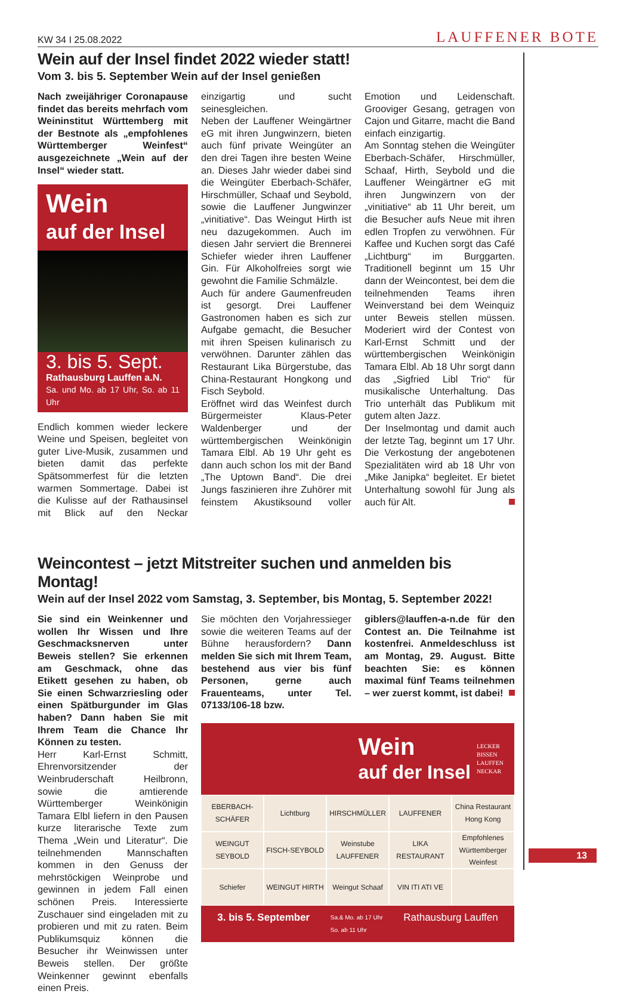KW 34 I 25.08.2022 LAUFFENER BOTE
Wein auf der Insel findet 2022 wieder statt!
Vom 3. bis 5. September Wein auf der Insel genießen
Nach zweijähriger Coronapause findet das bereits mehrfach vom Weininstitut Württemberg mit der Bestnote als „empfohlenes Württemberger Weinfest“ ausgezeichnete „Wein auf der Insel“ wieder statt.
Wein
auf der Insel
3. bis 5. Sept.
Rathausburg Lauffen a.N.
Sa. und Mo. ab 17 Uhr, So. ab 11 Uhr
Endlich kommen wieder leckere Weine und Speisen, begleitet von guter Live-Musik, zusammen und bieten damit das perfekte Spätsommerfest für die letzten warmen Sommertage. Dabei ist die Kulisse auf der Rathausinsel mit Blick auf den Neckar einzigartig und sucht seinesgleichen.
Neben der Lauffener Weingärtner eG mit ihren Jungwinzern, bieten auch fünf private Weingüter an den drei Tagen ihre besten Weine an. Dieses Jahr wieder dabei sind die Weingüter Eberbach-Schäfer, Hirschmüller, Schaaf und Seybold, sowie die Lauffener Jungwinzer „vinitiative“. Das Weingut Hirth ist neu dazugekommen. Auch im diesen Jahr serviert die Brennerei Schiefer wieder ihren Lauffener Gin. Für Alkoholfreies sorgt wie gewohnt die Familie Schmälzle.
Auch für andere Gaumenfreuden ist gesorgt. Drei Lauffener Gastronomen haben es sich zur Aufgabe gemacht, die Besucher mit ihren Speisen kulinarisch zu verwöhnen. Darunter zählen das Restaurant Lika Bürgerstube, das China-Restaurant Hongkong und Fisch Seybold.
Eröffnet wird das Weinfest durch Bürgermeister Klaus-Peter Waldenberger und der württembergischen Weinkönigin Tamara Elbl. Ab 19 Uhr geht es dann auch schon los mit der Band „The Uptown Band“. Die drei Jungs faszinieren ihre Zuhörer mit feinstem Akustiksound voller Emotion und Leidenschaft. Grooviger Gesang, getragen von Cajon und Gitarre, macht die Band einfach einzigartig.
Am Sonntag stehen die Weingüter Eberbach-Schäfer, Hirschmüller, Schaaf, Hirth, Seybold und die Lauffener Weingärtner eG mit ihren Jungwinzern von der „vinitiative“ ab 11 Uhr bereit, um die Besucher aufs Neue mit ihren edlen Tropfen zu verwöhnen. Für Kaffee und Kuchen sorgt das Café „Lichtburg“ im Burggarten. Traditionell beginnt um 15 Uhr dann der Weincontest, bei dem die teilnehmenden Teams ihren Weinverstand bei dem Weinquiz unter Beweis stellen müssen. Moderiert wird der Contest von Karl-Ernst Schmitt und der württembergischen Weinkönigin Tamara Elbl. Ab 18 Uhr sorgt dann das „Sigfried Libl Trio“ für musikalische Unterhaltung. Das Trio unterhält das Publikum mit gutem alten Jazz.
Der Inselmontag und damit auch der letzte Tag, beginnt um 17 Uhr. Die Verkostung der angebotenen Spezialitäten wird ab 18 Uhr von „Mike Janipka“ begleitet. Er bietet Unterhaltung sowohl für Jung als auch für Alt.
Weincontest – jetzt Mitstreiter suchen und anmelden bis Montag!
Wein auf der Insel 2022 vom Samstag, 3. September, bis Montag, 5. September 2022!
Sie sind ein Weinkenner und wollen Ihr Wissen und Ihre Geschmacksnerven unter Beweis stellen? Sie erkennen am Geschmack, ohne das Etikett gesehen zu haben, ob Sie einen Schwarzriesling oder einen Spätburgunder im Glas haben? Dann haben Sie mit Ihrem Team die Chance Ihr Können zu testen.
Herr Karl-Ernst Schmitt, Ehrenvorsitzender der Weinbruderschaft Heilbronn, sowie die amtierende Württemberger Weinkönigin Tamara Elbl liefern in den Pausen kurze literarische Texte zum Thema „Wein und Literatur“. Die teilnehmenden Mannschaften kommen in den Genuss der mehrstöckigen Weinprobe und gewinnen in jedem Fall einen schönen Preis. Interessierte Zuschauer sind eingeladen mit zu probieren und mit zu raten. Beim Publikumsquiz können die Besucher ihr Weinwissen unter Beweis stellen. Der größte Weinkenner gewinnt ebenfalls einen Preis.
Sie möchten den Vorjahressieger sowie die weiteren Teams auf der Bühne herausfordern? Dann melden Sie sich mit Ihrem Team, bestehend aus vier bis fünf Personen, gerne auch Frauenteams, unter Tel. 07133/106-18 bzw.
giblers@lauffen-a-n.de für den Contest an. Die Teilnahme ist kostenfrei. Anmeldeschluss ist am Montag, 29. August. Bitte beachten Sie: es können maximal fünf Teams teilnehmen – wer zuerst kommt, ist dabei!
Wein
auf der Insel
LECKER
BISSEN
LAUFFEN
NECKAR
EBERBACH-SCHÄFER
Lichtburg
HIRSCHMÜLLER
LAUFFENER
China Restaurant Hong Kong
WEINGUT SEYBOLD
FISCH-SEYBOLD
Weinstube LAUFFENER
LIKA RESTAURANT
Empfohlenes Württemberger Weinfest
Schiefer
WEINGUT HIRTH
Weingut Schaaf
VIN ITI ATI VE
3. bis 5. September Sa.& Mo. ab 17 Uhr
So. ab 11 Uhr Rathausburg Lauffen
13